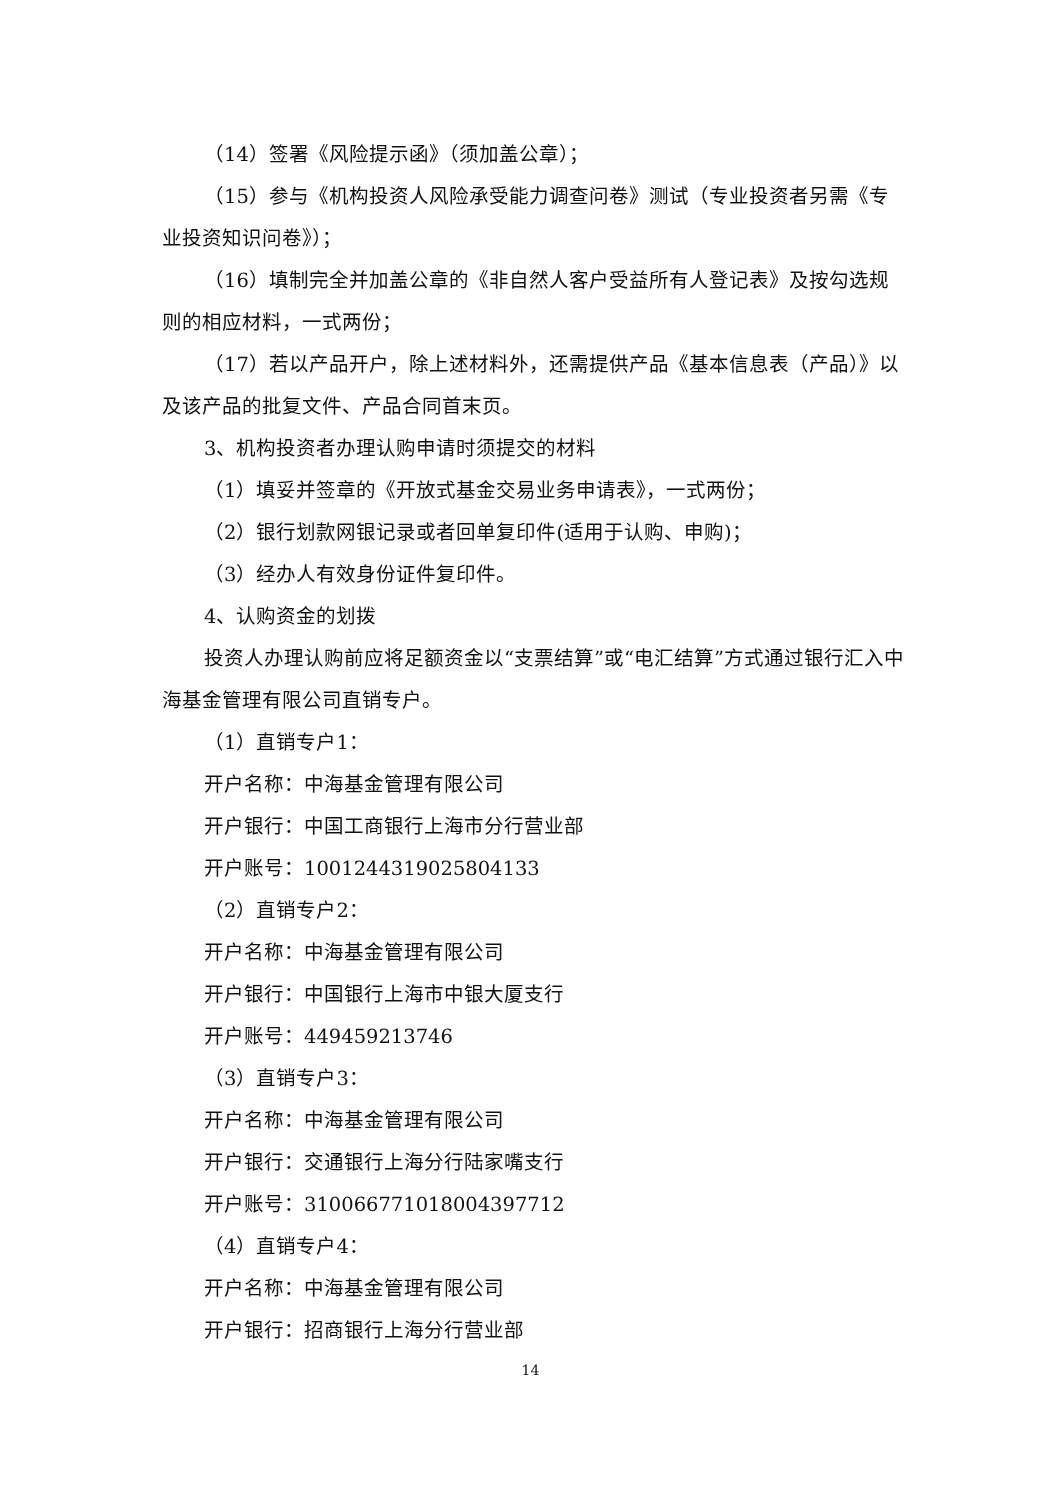（14）签署《风险提示函》（须加盖公章）；
（15）参与《机构投资人风险承受能力调查问卷》测试（专业投资者另需《专业投资知识问卷》）；
（16）填制完全并加盖公章的《非自然人客户受益所有人登记表》及按勾选规则的相应材料，一式两份；
（17）若以产品开户，除上述材料外，还需提供产品《基本信息表（产品）》以及该产品的批复文件、产品合同首末页。
3、机构投资者办理认购申请时须提交的材料
（1）填妥并签章的《开放式基金交易业务申请表》，一式两份；
（2）银行划款网银记录或者回单复印件(适用于认购、申购)；
（3）经办人有效身份证件复印件。
4、认购资金的划拨
投资人办理认购前应将足额资金以“支票结算”或“电汇结算”方式通过银行汇入中海基金管理有限公司直销专户。
（1）直销专户1：
开户名称：中海基金管理有限公司
开户银行：中国工商银行上海市分行营业部
开户账号：1001244319025804133
（2）直销专户2：
开户名称：中海基金管理有限公司
开户银行：中国银行上海市中银大厦支行
开户账号：449459213746
（3）直销专户3：
开户名称：中海基金管理有限公司
开户银行：交通银行上海分行陆家嘴支行
开户账号：310066771018004397712
（4）直销专户4：
开户名称：中海基金管理有限公司
开户银行：招商银行上海分行营业部
14